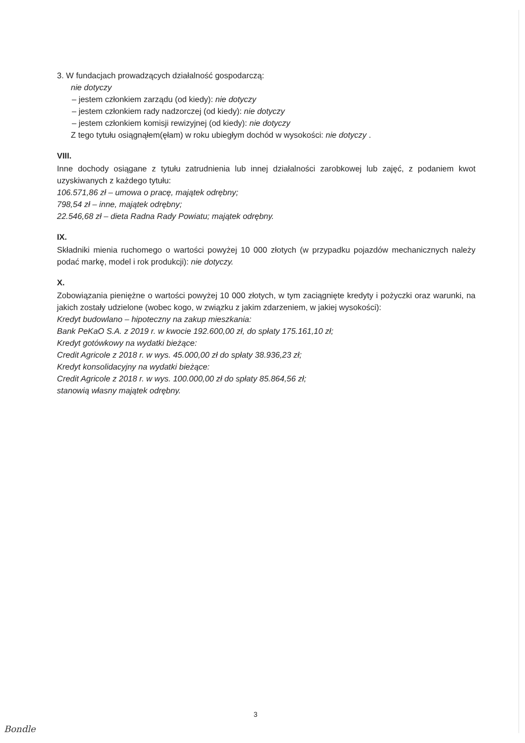3. W fundacjach prowadzących działalność gospodarczą:
nie dotyczy
– jestem członkiem zarządu (od kiedy): nie dotyczy
– jestem członkiem rady nadzorczej (od kiedy): nie dotyczy
– jestem członkiem komisji rewizyjnej (od kiedy): nie dotyczy
Z tego tytułu osiągnąłem(ęłam) w roku ubiegłym dochód w wysokości: nie dotyczy .
VIII.
Inne dochody osiągane z tytułu zatrudnienia lub innej działalności zarobkowej lub zajęć, z podaniem kwot uzyskiwanych z każdego tytułu:
106.571,86 zł – umowa o pracę, majątek odrębny;
798,54 zł – inne, majątek odrębny;
22.546,68 zł – dieta Radna Rady Powiatu; majątek odrębny.
IX.
Składniki mienia ruchomego o wartości powyżej 10 000 złotych (w przypadku pojazdów mechanicznych należy podać markę, model i rok produkcji): nie dotyczy.
X.
Zobowiązania pieniężne o wartości powyżej 10 000 złotych, w tym zaciągnięte kredyty i pożyczki oraz warunki, na jakich zostały udzielone (wobec kogo, w związku z jakim zdarzeniem, w jakiej wysokości):
Kredyt budowlano – hipoteczny na zakup mieszkania:
Bank PeKaO S.A. z 2019 r. w kwocie 192.600,00 zł, do spłaty 175.161,10 zł;
Kredyt gotówkowy na wydatki bieżące:
Credit Agricole z 2018 r. w wys. 45.000,00 zł do spłaty 38.936,23 zł;
Kredyt konsolidacyjny na wydatki bieżące:
Credit Agricole z 2018 r. w wys. 100.000,00 zł do spłaty 85.864,56 zł;
stanowią własny majątek odrębny.
3
Bondle